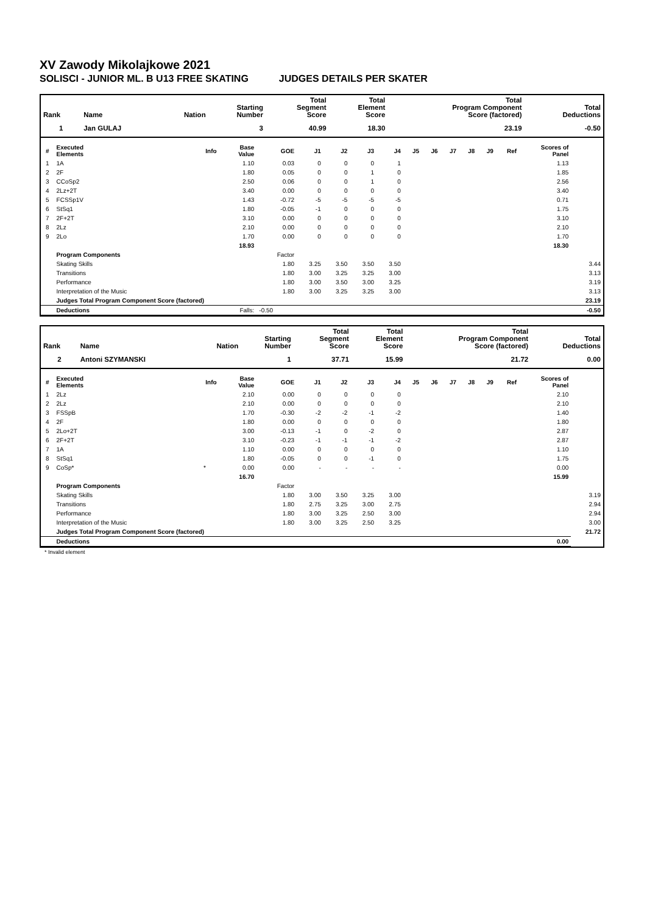XV Zawody Mikolajkowe 2021
SOLISCI - JUNIOR ML. B U13 FREE SKATING JUDGES DETAILS PER SKATER
| Rank | Name | Nation | Starting Number | Total Segment Score | Total Element Score | Total Program Component Score (factored) | Total Deductions |
| --- | --- | --- | --- | --- | --- | --- | --- |
| 1 | Jan GULAJ | | 3 | 40.99 | 18.30 | 23.19 | -0.50 |
| # | Executed Elements | Info | Base Value | GOE | J1 | J2 | J3 | J4 | J5 | J6 | J7 | J8 | J9 | Ref | Scores of Panel | |
| --- | --- | --- | --- | --- | --- | --- | --- | --- | --- | --- | --- | --- | --- | --- | --- | --- |
| 1 | 1A | | 1.10 | 0.03 | 0 | 0 | 0 | 1 | | | | | | | 1.13 | |
| 2 | 2F | | 1.80 | 0.05 | 0 | 0 | 1 | 0 | | | | | | | 1.85 | |
| 3 | CCoSp2 | | 2.50 | 0.06 | 0 | 0 | 1 | 0 | | | | | | | 2.56 | |
| 4 | 2Lz+2T | | 3.40 | 0.00 | 0 | 0 | 0 | 0 | | | | | | | 3.40 | |
| 5 | FCSSp1V | | 1.43 | -0.72 | -5 | -5 | -5 | -5 | | | | | | | 0.71 | |
| 6 | StSq1 | | 1.80 | -0.05 | -1 | 0 | 0 | 0 | | | | | | | 1.75 | |
| 7 | 2F+2T | | 3.10 | 0.00 | 0 | 0 | 0 | 0 | | | | | | | 3.10 | |
| 8 | 2Lz | | 2.10 | 0.00 | 0 | 0 | 0 | 0 | | | | | | | 2.10 | |
| 9 | 2Lo | | 1.70 | 0.00 | 0 | 0 | 0 | 0 | | | | | | | 1.70 | |
| | | | 18.93 | | | | | | | | | | | | 18.30 | |
| | Program Components | | | Factor | | | | | | | | | | | | |
| | Skating Skills | | | 1.80 | 3.25 | 3.50 | 3.50 | 3.50 | | | | | | | | 3.44 |
| | Transitions | | | 1.80 | 3.00 | 3.25 | 3.25 | 3.00 | | | | | | | | 3.13 |
| | Performance | | | 1.80 | 3.00 | 3.50 | 3.00 | 3.25 | | | | | | | | 3.19 |
| | Interpretation of the Music | | | 1.80 | 3.00 | 3.25 | 3.25 | 3.00 | | | | | | | | 3.13 |
| | Judges Total Program Component Score (factored) | | | | | | | | | | | | | | | 23.19 |
| | Deductions | Falls: | | -0.50 | | | | | | | | | | | | -0.50 |
| Rank | Name | Nation | Starting Number | Total Segment Score | Total Element Score | Total Program Component Score (factored) | Total Deductions |
| --- | --- | --- | --- | --- | --- | --- | --- |
| 2 | Antoni SZYMANSKI | | 1 | 37.71 | 15.99 | 21.72 | 0.00 |
| # | Executed Elements | Info | Base Value | GOE | J1 | J2 | J3 | J4 | J5 | J6 | J7 | J8 | J9 | Ref | Scores of Panel | |
| --- | --- | --- | --- | --- | --- | --- | --- | --- | --- | --- | --- | --- | --- | --- | --- | --- |
| 1 | 2Lz | | 2.10 | 0.00 | 0 | 0 | 0 | 0 | | | | | | | 2.10 | |
| 2 | 2Lz | | 2.10 | 0.00 | 0 | 0 | 0 | 0 | | | | | | | 2.10 | |
| 3 | FSSpB | | 1.70 | -0.30 | -2 | -2 | -1 | -2 | | | | | | | 1.40 | |
| 4 | 2F | | 1.80 | 0.00 | 0 | 0 | 0 | 0 | | | | | | | 1.80 | |
| 5 | 2Lo+2T | | 3.00 | -0.13 | -1 | 0 | -2 | 0 | | | | | | | 2.87 | |
| 6 | 2F+2T | | 3.10 | -0.23 | -1 | -1 | -1 | -2 | | | | | | | 2.87 | |
| 7 | 1A | | 1.10 | 0.00 | 0 | 0 | 0 | 0 | | | | | | | 1.10 | |
| 8 | StSq1 | | 1.80 | -0.05 | 0 | 0 | -1 | 0 | | | | | | | 1.75 | |
| 9 | CoSp* | * | 0.00 | 0.00 | - | - | - | - | | | | | | | 0.00 | |
| | | | 16.70 | | | | | | | | | | | | 15.99 | |
| | Program Components | | | Factor | | | | | | | | | | | | |
| | Skating Skills | | | 1.80 | 3.00 | 3.50 | 3.25 | 3.00 | | | | | | | | 3.19 |
| | Transitions | | | 1.80 | 2.75 | 3.25 | 3.00 | 2.75 | | | | | | | | 2.94 |
| | Performance | | | 1.80 | 3.00 | 3.25 | 2.50 | 3.00 | | | | | | | | 2.94 |
| | Interpretation of the Music | | | 1.80 | 3.00 | 3.25 | 2.50 | 3.25 | | | | | | | | 3.00 |
| | Judges Total Program Component Score (factored) | | | | | | | | | | | | | | | 21.72 |
| | Deductions | | | | | | | | | | | | | | 0.00 | |
* Invalid element